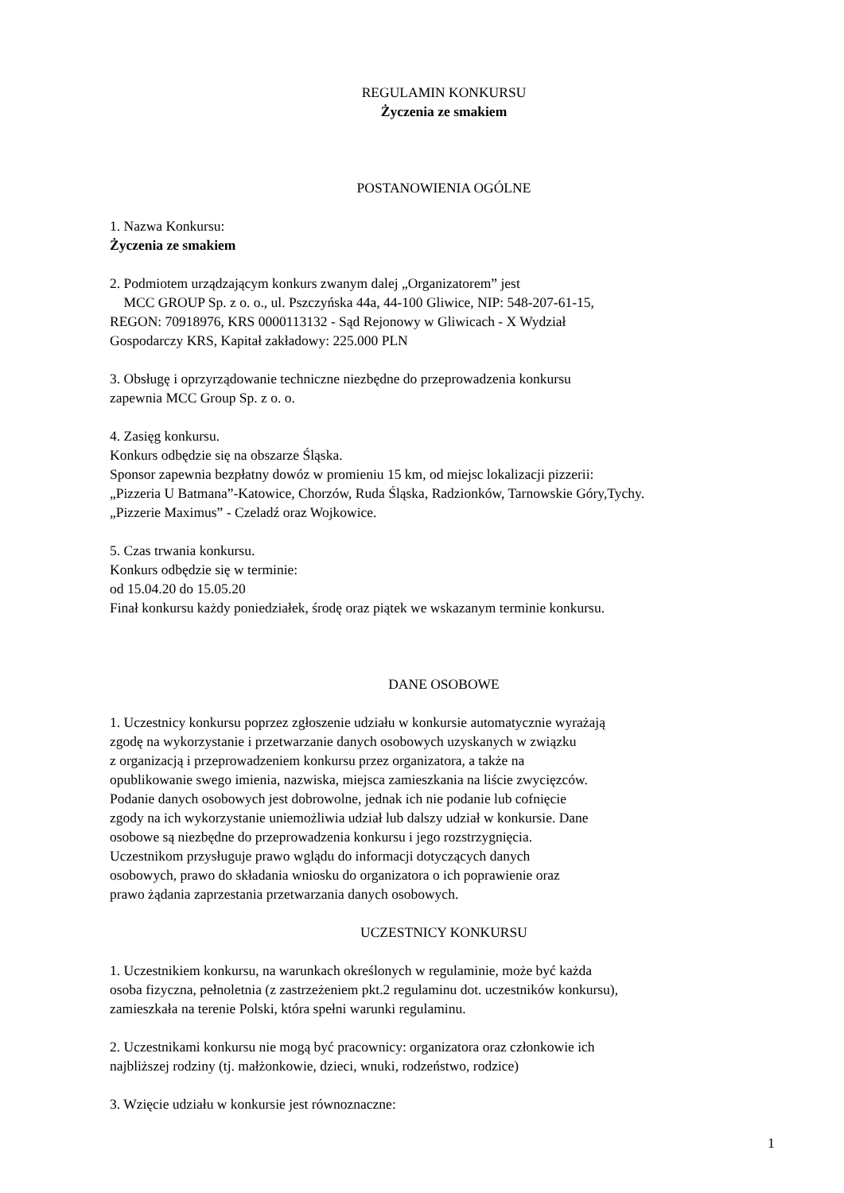REGULAMIN KONKURSU
Życzenia ze smakiem
POSTANOWIENIA OGÓLNE
1. Nazwa Konkursu:
Życzenia ze smakiem
2. Podmiotem urządzającym konkurs zwanym dalej „Organizatorem” jest
MCC GROUP Sp. z o. o., ul. Pszczyńska 44a, 44-100 Gliwice, NIP: 548-207-61-15,
REGON: 70918976, KRS 0000113132 - Sąd Rejonowy w Gliwicach - X Wydział
Gospodarczy KRS, Kapitał zakładowy: 225.000 PLN
3. Obsługę i oprzyrządowanie techniczne niezbędne do przeprowadzenia konkursu
zapewnia MCC Group Sp. z o. o.
4. Zasięg konkursu.
Konkurs odbędzie się na obszarze Śląska.
Sponsor zapewnia bezpłatny dowóz w promieniu 15 km, od miejsc lokalizacji pizzerii:
„Pizzeria U Batmana”-Katowice, Chorzów, Ruda Śląska, Radzionków, Tarnowskie Góry,Tychy.
„Pizzerie Maximus” - Czeladź oraz Wojkowice.
5. Czas trwania konkursu.
Konkurs odbędzie się w terminie:
od 15.04.20 do 15.05.20
Finał konkursu każdy poniedziałek, środę oraz piątek we wskazanym terminie konkursu.
DANE OSOBOWE
1. Uczestnicy konkursu poprzez zgłoszenie udziału w konkursie automatycznie wyrażają
zgodę na wykorzystanie i przetwarzanie danych osobowych uzyskanych w związku
z organizacją i przeprowadzeniem konkursu przez organizatora, a także na
opublikowanie swego imienia, nazwiska, miejsca zamieszkania na liście zwycięzców.
Podanie danych osobowych jest dobrowolne, jednak ich nie podanie lub cofnięcie
zgody na ich wykorzystanie uniemożliwia udział lub dalszy udział w konkursie. Dane
osobowe są niezbędne do przeprowadzenia konkursu i jego rozstrzygnięcia.
Uczestnikom przysługuje prawo wglądu do informacji dotyczących danych
osobowych, prawo do składania wniosku do organizatora o ich poprawienie oraz
prawo żądania zaprzestania przetwarzania danych osobowych.
UCZESTNICY KONKURSU
1. Uczestnikiem konkursu, na warunkach określonych w regulaminie, może być każda
osoba fizyczna, pełnoletnia (z zastrzeżeniem pkt.2 regulaminu dot. uczestników konkursu),
zamieszkała na terenie Polski, która spełni warunki regulaminu.
2. Uczestnikami konkursu nie mogą być pracownicy: organizatora oraz członkowie ich
najbliższej rodziny (tj. małżonkowie, dzieci, wnuki, rodzeństwo, rodzice)
3. Wzięcie udziału w konkursie jest równoznaczne:
1